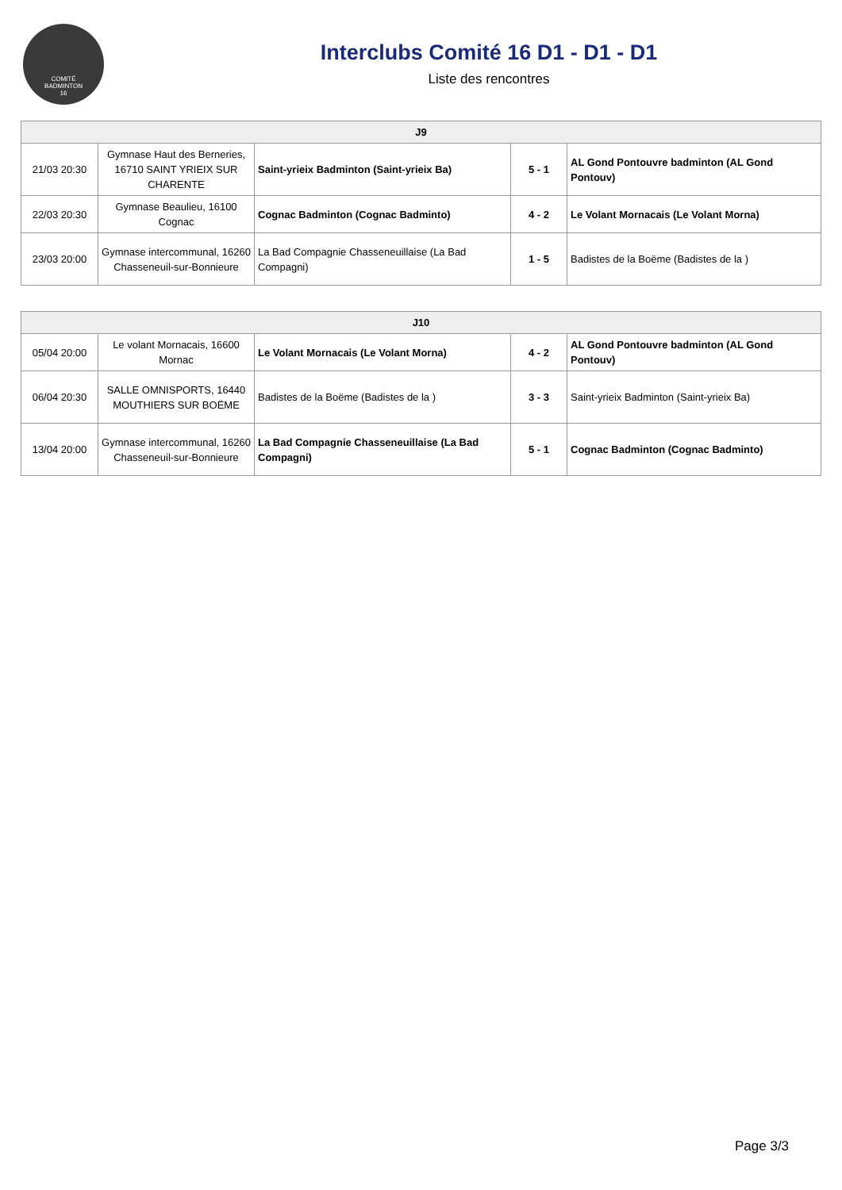COMITÉ
BADMINTON
16
Interclubs Comité 16 D1 - D1 - D1
Liste des rencontres
| J9 | | | | |
| --- | --- | --- | --- | --- |
| 21/03 20:30 | Gymnase Haut des Berneries, 16710 SAINT YRIEIX SUR CHARENTE | Saint-yrieix Badminton (Saint-yrieix Ba) | 5 - 1 | AL Gond Pontouvre badminton (AL Gond Pontouv) |
| 22/03 20:30 | Gymnase Beaulieu, 16100 Cognac | Cognac Badminton (Cognac Badminto) | 4 - 2 | Le Volant Mornacais (Le Volant Morna) |
| 23/03 20:00 | Gymnase intercommunal, 16260 Chasseneuil-sur-Bonnieure | La Bad Compagnie Chasseneuillaise (La Bad Compagni) | 1 - 5 | Badistes de la Boëme (Badistes de la ) |
| J10 | | | | |
| --- | --- | --- | --- | --- |
| 05/04 20:00 | Le volant Mornacais, 16600 Mornac | Le Volant Mornacais (Le Volant Morna) | 4 - 2 | AL Gond Pontouvre badminton (AL Gond Pontouv) |
| 06/04 20:30 | SALLE OMNISPORTS, 16440 MOUTHIERS SUR BOËME | Badistes de la Boëme (Badistes de la ) | 3 - 3 | Saint-yrieix Badminton (Saint-yrieix Ba) |
| 13/04 20:00 | Gymnase intercommunal, 16260 Chasseneuil-sur-Bonnieure | La Bad Compagnie Chasseneuillaise (La Bad Compagni) | 5 - 1 | Cognac Badminton (Cognac Badminto) |
Page 3/3